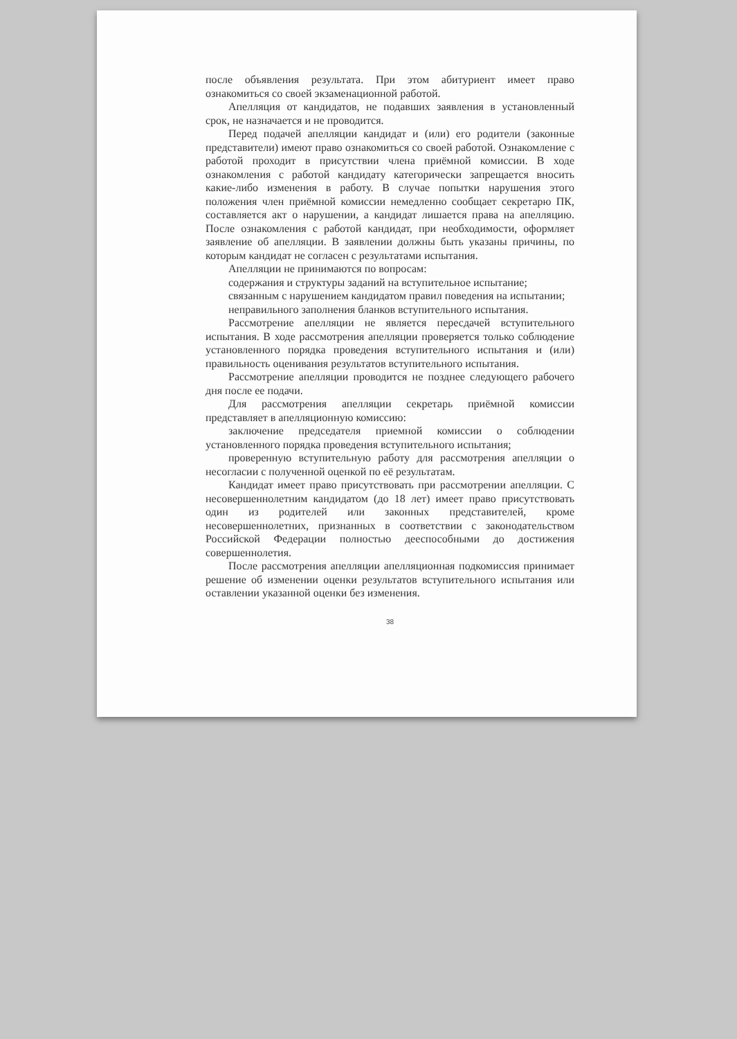после объявления результата. При этом абитуриент имеет право ознакомиться со своей экзаменационной работой.
Апелляция от кандидатов, не подавших заявления в установленный срок, не назначается и не проводится.
Перед подачей апелляции кандидат и (или) его родители (законные представители) имеют право ознакомиться со своей работой. Ознакомление с работой проходит в присутствии члена приёмной комиссии. В ходе ознакомления с работой кандидату категорически запрещается вносить какие-либо изменения в работу. В случае попытки нарушения этого положения член приёмной комиссии немедленно сообщает секретарю ПК, составляется акт о нарушении, а кандидат лишается права на апелляцию. После ознакомления с работой кандидат, при необходимости, оформляет заявление об апелляции. В заявлении должны быть указаны причины, по которым кандидат не согласен с результатами испытания.
Апелляции не принимаются по вопросам:
содержания и структуры заданий на вступительное испытание;
связанным с нарушением кандидатом правил поведения на испытании;
неправильного заполнения бланков вступительного испытания.
Рассмотрение апелляции не является пересдачей вступительного испытания. В ходе рассмотрения апелляции проверяется только соблюдение установленного порядка проведения вступительного испытания и (или) правильность оценивания результатов вступительного испытания.
Рассмотрение апелляции проводится не позднее следующего рабочего дня после ее подачи.
Для рассмотрения апелляции секретарь приёмной комиссии представляет в апелляционную комиссию:
заключение председателя приемной комиссии о соблюдении установленного порядка проведения вступительного испытания;
проверенную вступительную работу для рассмотрения апелляции о несогласии с полученной оценкой по её результатам.
Кандидат имеет право присутствовать при рассмотрении апелляции. С несовершеннолетним кандидатом (до 18 лет) имеет право присутствовать один из родителей или законных представителей, кроме несовершеннолетних, признанных в соответствии с законодательством Российской Федерации полностью дееспособными до достижения совершеннолетия.
После рассмотрения апелляции апелляционная подкомиссия принимает решение об изменении оценки результатов вступительного испытания или оставлении указанной оценки без изменения.
38